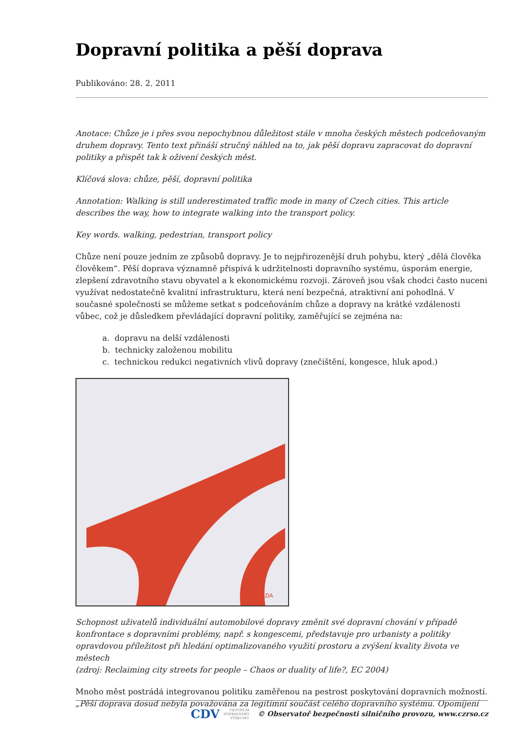Dopravní politika a pěší doprava
Publikováno: 28. 2. 2011
Anotace: Chůze je i přes svou nepochybnou důležitost stále v mnoha českých městech podceňovaným druhem dopravy. Tento text přináší stručný náhled na to, jak pěší dopravu zapracovat do dopravní politiky a přispět tak k oživení českých měst.
Klíčová slova: chůze, pěší, dopravní politika
Annotation: Walking is still underestimated traffic mode in many of Czech cities. This article describes the way, how to integrate walking into the transport policy.
Key words. walking, pedestrian, transport policy
Chůze není pouze jedním ze způsobů dopravy. Je to nejpřirozenější druh pohybu, který „dělá člověka člověkem“. Pěší doprava významně přispívá k udržitelnosti dopravního systému, úsporám energie, zlepšení zdravotního stavu obyvatel a k ekonomickému rozvoji. Zároveň jsou však chodci často nuceni využívat nedostatečně kvalitní infrastrukturu, která není bezpečná, atraktivní ani pohodlná. V současné společnosti se můžeme setkat s podceňováním chůze a dopravy na krátké vzdálenosti vůbec, což je důsledkem převládající dopravní politiky, zaměřující se zejména na:
a. dopravu na delší vzdálenosti
b. technicky založenou mobilitu
c. technickou redukci negativních vlivů dopravy (znečištění, kongesce, hluk apod.)
GRIZELDA
Schopnost uživatelů individuální automobilové dopravy změnit své dopravní chování v případě konfrontace s dopravními problémy, např. s kongescemi, představuje pro urbanisty a politiky opravdovou příležitost při hledání optimalizovaného využití prostoru a zvýšení kvality života ve městech
(zdroj: Reclaiming city streets for people – Chaos or duality of life?, EC 2004)
Mnoho měst postrádá integrovanou politiku zaměřenou na pestrost poskytování dopravních možností. „Pěší doprava dosud nebyla považována za legitimní součást celého dopravního systému. Opomíjení
CDV CENTRUM
DOPRAVNÍHO
VÝZKUMU © Observatoř bezpečnosti silničního provozu, www.czrso.cz